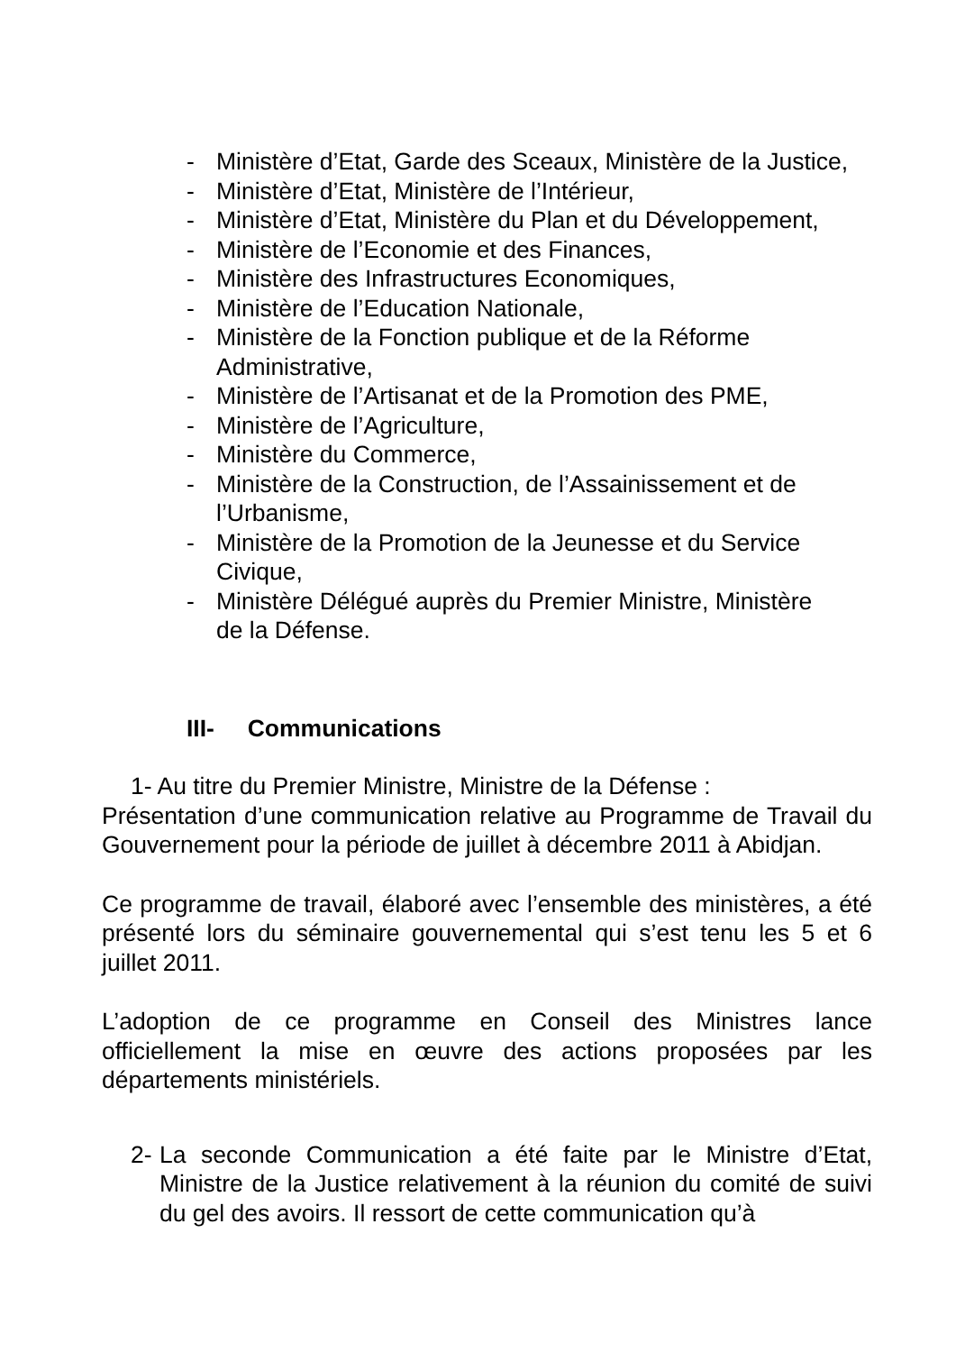- Ministère d’Etat, Garde des Sceaux, Ministère de la Justice,
- Ministère d’Etat, Ministère de l’Intérieur,
- Ministère d’Etat, Ministère du Plan et du Développement,
- Ministère de l’Economie et des Finances,
- Ministère des Infrastructures Economiques,
- Ministère de l’Education Nationale,
- Ministère de la Fonction publique et de la Réforme
Administrative,
- Ministère de l’Artisanat et de la Promotion des PME,
- Ministère de l’Agriculture,
- Ministère du Commerce,
- Ministère de la Construction, de l’Assainissement et de
l’Urbanisme,
- Ministère de la Promotion de la Jeunesse et du Service
Civique,
- Ministère Délégué auprès du Premier Ministre, Ministère
de la Défense.
III- Communications
1- Au titre du Premier Ministre, Ministre de la Défense :
Présentation d’une communication relative au Programme de Travail du Gouvernement pour la période de juillet à décembre 2011 à Abidjan.
Ce programme de travail, élaboré avec l’ensemble des ministères, a été présenté lors du séminaire gouvernemental qui s’est tenu les 5 et 6 juillet 2011.
L’adoption de ce programme en Conseil des Ministres lance officiellement la mise en œuvre des actions proposées par les départements ministériels.
2- La seconde Communication a été faite par le Ministre d’Etat, Ministre de la Justice relativement à la réunion du comité de suivi du gel des avoirs. Il ressort de cette communication qu’à